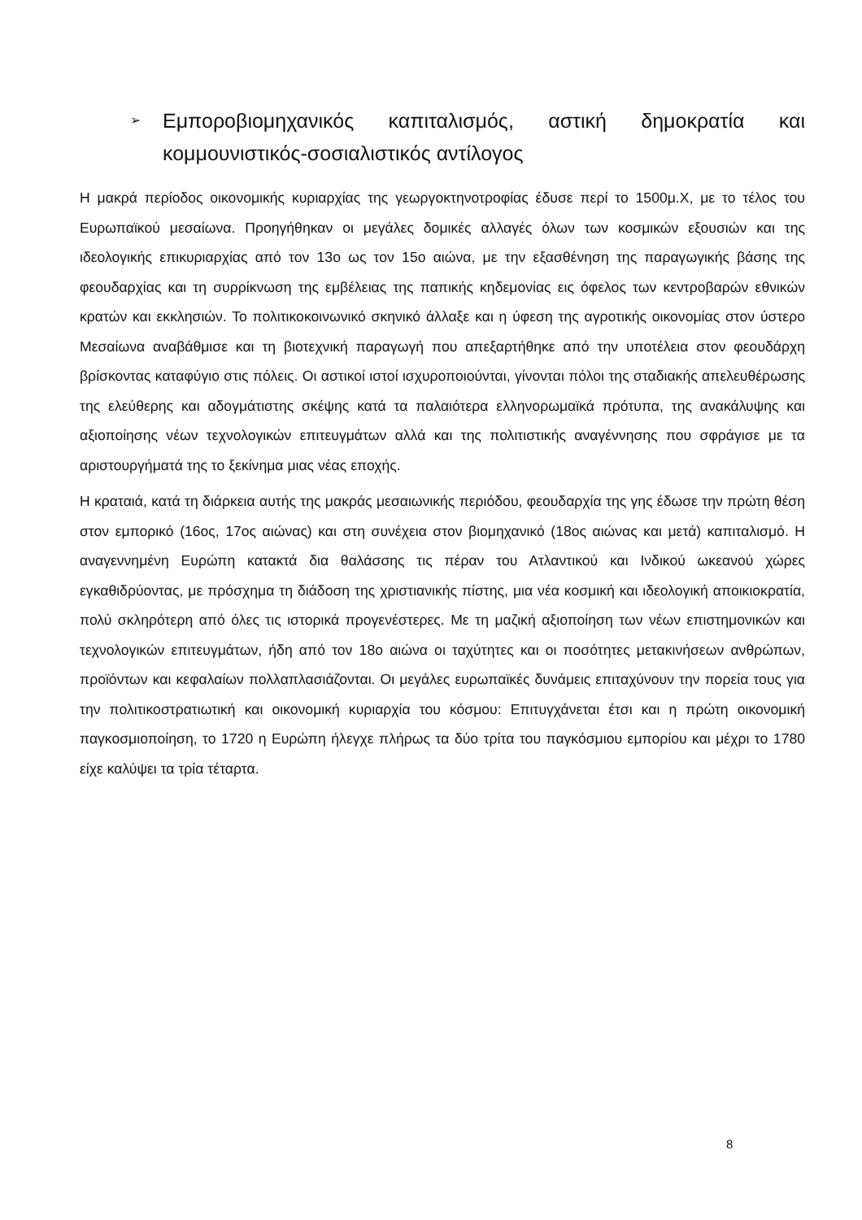➢
Εμποροβιομηχανικός καπιταλισμός, αστική δημοκρατία και κομμουνιστικός-σοσιαλιστικός αντίλογος
Η μακρά περίοδος οικονομικής κυριαρχίας της γεωργοκτηνοτροφίας έδυσε περί το 1500μ.Χ, με το τέλος του Ευρωπαϊκού μεσαίωνα. Προηγήθηκαν οι μεγάλες δομικές αλλαγές όλων των κοσμικών εξουσιών και της ιδεολογικής επικυριαρχίας από τον 13ο ως τον 15ο αιώνα, με την εξασθένηση της παραγωγικής βάσης της φεουδαρχίας και τη συρρίκνωση της εμβέλειας της παπικής κηδεμονίας εις όφελος των κεντροβαρών εθνικών κρατών και εκκλησιών. Το πολιτικοκοινωνικό σκηνικό άλλαξε και η ύφεση της αγροτικής οικονομίας στον ύστερο Μεσαίωνα αναβάθμισε και τη βιοτεχνική παραγωγή που απεξαρτήθηκε από την υποτέλεια στον φεουδάρχη βρίσκοντας καταφύγιο στις πόλεις. Οι αστικοί ιστοί ισχυροποιούνται, γίνονται πόλοι της σταδιακής απελευθέρωσης της ελεύθερης και αδογμάτιστης σκέψης κατά τα παλαιότερα ελληνορωμαϊκά πρότυπα, της ανακάλυψης και αξιοποίησης νέων τεχνολογικών επιτευγμάτων αλλά και της πολιτιστικής αναγέννησης που σφράγισε με τα αριστουργήματά της το ξεκίνημα μιας νέας εποχής.
Η κραταιά, κατά τη διάρκεια αυτής της μακράς μεσαιωνικής περιόδου, φεουδαρχία της γης έδωσε την πρώτη θέση στον εμπορικό (16ος, 17ος αιώνας) και στη συνέχεια στον βιομηχανικό (18ος αιώνας και μετά) καπιταλισμό. Η αναγεννημένη Ευρώπη κατακτά δια θαλάσσης τις πέραν του Ατλαντικού και Ινδικού ωκεανού χώρες εγκαθιδρύοντας, με πρόσχημα τη διάδοση της χριστιανικής πίστης, μια νέα κοσμική και ιδεολογική αποικιοκρατία, πολύ σκληρότερη από όλες τις ιστορικά προγενέστερες. Με τη μαζική αξιοποίηση των νέων επιστημονικών και τεχνολογικών επιτευγμάτων, ήδη από τον 18ο αιώνα οι ταχύτητες και οι ποσότητες μετακινήσεων ανθρώπων, προϊόντων και κεφαλαίων πολλαπλασιάζονται. Οι μεγάλες ευρωπαϊκές δυνάμεις επιταχύνουν την πορεία τους για την πολιτικοστρατιωτική και οικονομική κυριαρχία του κόσμου: Επιτυγχάνεται έτσι και η πρώτη οικονομική παγκοσμιοποίηση, το 1720 η Ευρώπη ήλεγχε πλήρως τα δύο τρίτα του παγκόσμιου εμπορίου και μέχρι το 1780 είχε καλύψει τα τρία τέταρτα.
8